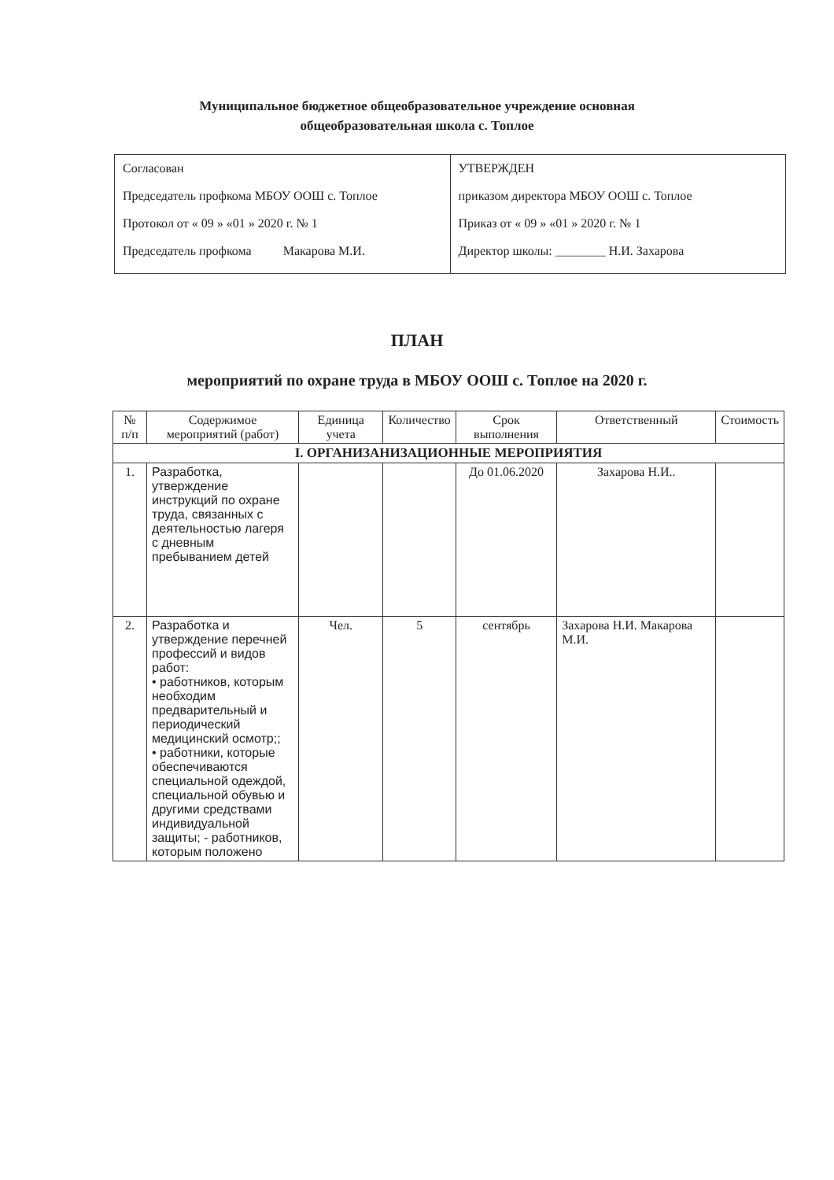Муниципальное бюджетное общеобразовательное учреждение основная
общеобразовательная школа с. Топлое
| Согласован Председатель профкома МБОУ ООШ с. Топлое Протокол от « 09 » «01 » 2020 г. № 1 Председатель профкома Макарова М.И. | УТВЕРЖДЕН приказом директора МБОУ ООШ с. Топлое Приказ от « 09 » «01 » 2020 г. № 1 Директор школы: ________ Н.И. Захарова |
ПЛАН
мероприятий по охране труда в МБОУ ООШ с. Топлое на 2020 г.
| № п/п | Содержимое мероприятий (работ) | Единица учета | Количество | Срок выполнения | Ответственный | Стоимость |
| --- | --- | --- | --- | --- | --- | --- |
| I. ОРГАНИЗАНИЗАЦИОННЫЕ МЕРОПРИЯТИЯ | | | | | | |
| 1. | Разработка, утверждение инструкций по охране труда, связанных с деятельностью лагеря с дневным пребыванием детей | | | До 01.06.2020 | Захарова Н.И.. | |
| 2. | Разработка и утверждение перечней профессий и видов работ: • работников, которым необходим предварительный и периодический медицинский осмотр;; • работники, которые обеспечиваются специальной одеждой, специальной обувью и другими средствами индивидуальной защиты; - работников, которым положено | Чел. | 5 | сентябрь | Захарова Н.И. Макарова М.И. | |